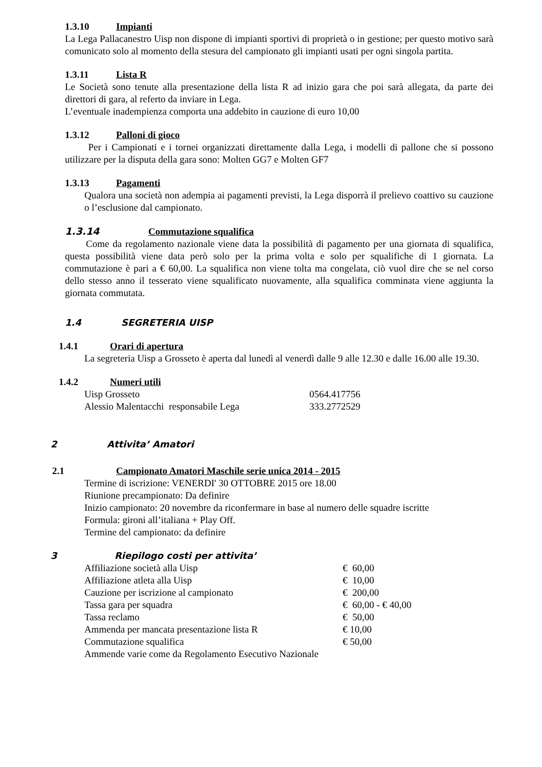1.3.10 Impianti
La Lega Pallacanestro Uisp non dispone di impianti sportivi di proprietà o in gestione; per questo motivo sarà comunicato solo al momento della stesura del campionato gli impianti usati per ogni singola partita.
1.3.11 Lista R
Le Società sono tenute alla presentazione della lista R ad inizio gara che poi sarà allegata, da parte dei direttori di gara, al referto da inviare in Lega.
L’eventuale inadempienza comporta una addebito in cauzione di euro 10,00
1.3.12 Palloni di gioco
Per i Campionati e i tornei organizzati direttamente dalla Lega, i modelli di pallone che si possono utilizzare per la disputa della gara sono: Molten GG7 e Molten GF7
1.3.13 Pagamenti
Qualora una società non adempia ai pagamenti previsti, la Lega disporrà il prelievo coattivo su cauzione o l’esclusione dal campionato.
1.3.14 Commutazione squalifica
Come da regolamento nazionale viene data la possibilità di pagamento per una giornata di squalifica, questa possibilità viene data però solo per la prima volta e solo per squalifiche di 1 giornata. La commutazione è pari a € 60,00. La squalifica non viene tolta ma congelata, ciò vuol dire che se nel corso dello stesso anno il tesserato viene squalificato nuovamente, alla squalifica comminata viene aggiunta la giornata commutata.
1.4 SEGRETERIA UISP
1.4.1 Orari di apertura
La segreteria Uisp a Grosseto è aperta dal lunedì al venerdì dalle 9 alle 12.30 e dalle 16.00 alle 19.30.
1.4.2 Numeri utili
| Uisp Grosseto | 0564.417756 |
| Alessio Malentacchi responsabile Lega | 333.2772529 |
2 Attivita’ Amatori
2.1 Campionato Amatori Maschile serie unica 2014 - 2015
Termine di iscrizione: VENERDI' 30 OTTOBRE 2015 ore 18.00
Riunione precampionato: Da definire
Inizio campionato: 20 novembre da riconfermare in base al numero delle squadre iscritte
Formula: gironi all’italiana + Play Off.
Termine del campionato: da definire
3 Riepilogo costi per attivita’
| Affiliazione società alla Uisp | € 60,00 |
| Affiliazione atleta alla Uisp | € 10,00 |
| Cauzione per iscrizione al campionato | € 200,00 |
| Tassa gara per squadra | € 60,00 - € 40,00 |
| Tassa reclamo | € 50,00 |
| Ammenda per mancata presentazione lista R | € 10,00 |
| Commutazione squalifica | € 50,00 |
| Ammende varie come da Regolamento Esecutivo Nazionale | |